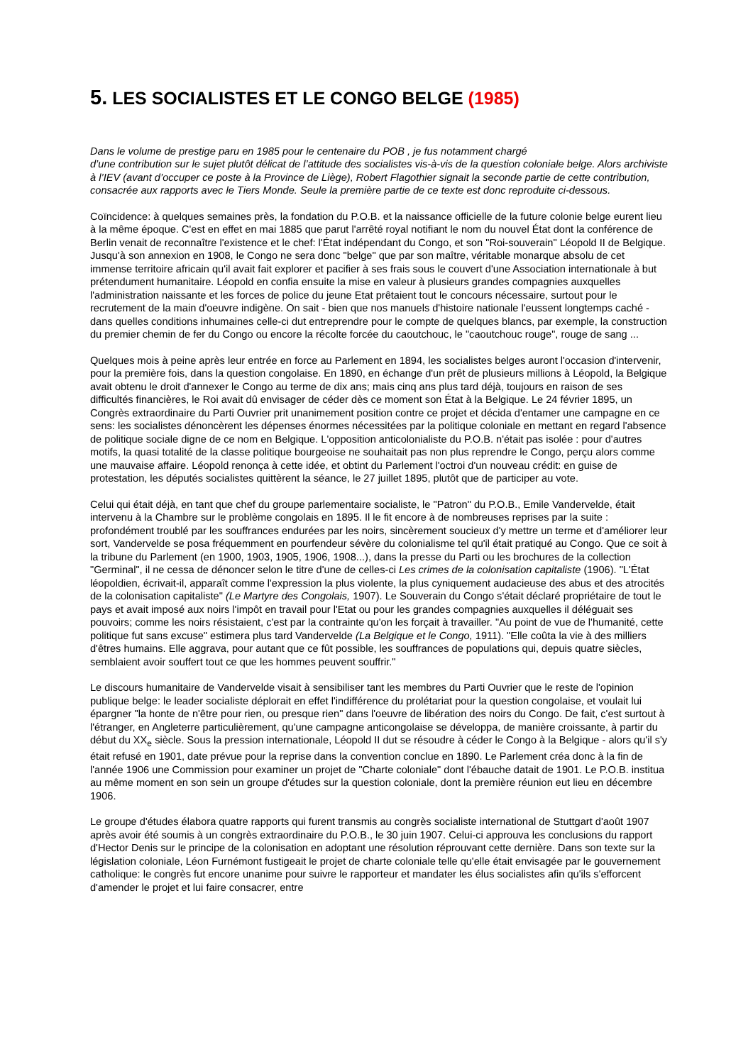5. LES SOCIALISTES ET LE CONGO BELGE (1985)
Dans le volume de prestige paru en 1985 pour le centenaire du POB , je fus notamment chargé
d’une contribution sur le sujet plutôt délicat de l’attitude des socialistes vis-à-vis de la question coloniale belge. Alors archiviste à l’IEV (avant d’occuper ce poste à la Province de Liège), Robert Flagothier signait la seconde partie de cette contribution, consacrée aux rapports avec le Tiers Monde. Seule la première partie de ce texte est donc reproduite ci-dessous.
Coïncidence: à quelques semaines près, la fondation du P.O.B. et la naissance officielle de la future colonie belge eurent lieu à la même époque. C'est en effet en mai 1885 que parut l'arrêté royal notifiant le nom du nouvel État dont la conférence de Berlin venait de reconnaître l'existence et le chef: l'État indépendant du Congo, et son "Roi-souverain" Léopold II de Belgique. Jusqu'à son annexion en 1908, le Congo ne sera donc "belge" que par son maître, véritable monarque absolu de cet immense territoire africain qu'il avait fait explorer et pacifier à ses frais sous le couvert d'une Association internationale à but prétendument humanitaire. Léopold en confia ensuite la mise en valeur à plusieurs grandes compagnies auxquelles l'administration naissante et les forces de police du jeune Etat prêtaient tout le concours nécessaire, surtout pour le recrutement de la main d'oeuvre indigène. On sait - bien que nos manuels d'histoire nationale l'eussent longtemps caché - dans quelles conditions inhumaines celle-ci dut entreprendre pour le compte de quelques blancs, par exemple, la construction du premier chemin de fer du Congo ou encore la récolte forcée du caoutchouc, le "caoutchouc rouge", rouge de sang ...
Quelques mois à peine après leur entrée en force au Parlement en 1894, les socialistes belges auront l'occasion d'intervenir, pour la première fois, dans la question congolaise. En 1890, en échange d'un prêt de plusieurs millions à Léopold, la Belgique avait obtenu le droit d'annexer le Congo au terme de dix ans; mais cinq ans plus tard déjà, toujours en raison de ses difficultés financières, le Roi avait dû envisager de céder dès ce moment son État à la Belgique. Le 24 février 1895, un Congrès extraordinaire du Parti Ouvrier prit unanimement position contre ce projet et décida d'entamer une campagne en ce sens: les socialistes dénoncèrent les dépenses énormes nécessitées par la politique coloniale en mettant en regard l'absence de politique sociale digne de ce nom en Belgique. L'opposition anticolonialiste du P.O.B. n'était pas isolée : pour d'autres motifs, la quasi totalité de la classe politique bourgeoise ne souhaitait pas non plus reprendre le Congo, perçu alors comme une mauvaise affaire. Léopold renonça à cette idée, et obtint du Parlement l'octroi d'un nouveau crédit: en guise de protestation, les députés socialistes quittèrent la séance, le 27 juillet 1895, plutôt que de participer au vote.
Celui qui était déjà, en tant que chef du groupe parlementaire socialiste, le "Patron" du P.O.B., Emile Vandervelde, était intervenu à la Chambre sur le problème congolais en 1895. Il le fit encore à de nombreuses reprises par la suite : profondément troublé par les souffrances endurées par les noirs, sincèrement soucieux d'y mettre un terme et d'améliorer leur sort, Vandervelde se posa fréquemment en pourfendeur sévère du colonialisme tel qu'il était pratiqué au Congo. Que ce soit à la tribune du Parlement (en 1900, 1903, 1905, 1906, 1908...), dans la presse du Parti ou les brochures de la collection "Germinal", il ne cessa de dénoncer selon le titre d'une de celles-ci Les crimes de la colonisation capitaliste (1906). "L'État léopoldien, écrivait-il, apparaît comme l'expression la plus violente, la plus cyniquement audacieuse des abus et des atrocités de la colonisation capitaliste" (Le Martyre des Congolais, 1907). Le Souverain du Congo s'était déclaré propriétaire de tout le pays et avait imposé aux noirs l'impôt en travail pour l'Etat ou pour les grandes compagnies auxquelles il déléguait ses pouvoirs; comme les noirs résistaient, c'est par la contrainte qu'on les forçait à travailler. "Au point de vue de l'humanité, cette politique fut sans excuse" estimera plus tard Vandervelde (La Belgique et le Congo, 1911). "Elle coûta la vie à des milliers d'êtres humains. Elle aggrava, pour autant que ce fût possible, les souffrances de populations qui, depuis quatre siècles, semblaient avoir souffert tout ce que les hommes peuvent souffrir."
Le discours humanitaire de Vandervelde visait à sensibiliser tant les membres du Parti Ouvrier que le reste de l'opinion publique belge: le leader socialiste déplorait en effet l'indifférence du prolétariat pour la question congolaise, et voulait lui épargner "la honte de n'être pour rien, ou presque rien" dans l'oeuvre de libération des noirs du Congo. De fait, c'est surtout à l'étranger, en Angleterre particulièrement, qu'une campagne anticongolaise se développa, de manière croissante, à partir du début du XX<sub>e</sub> siècle. Sous la pression internationale, Léopold II dut se résoudre à céder le Congo à la Belgique - alors qu'il s'y était refusé en 1901, date prévue pour la reprise dans la convention conclue en 1890. Le Parlement créa donc à la fin de l'année 1906 une Commission pour examiner un projet de "Charte coloniale" dont l'ébauche datait de 1901. Le P.O.B. institua au même moment en son sein un groupe d'études sur la question coloniale, dont la première réunion eut lieu en décembre 1906.
Le groupe d'études élabora quatre rapports qui furent transmis au congrès socialiste international de Stuttgart d'août 1907 après avoir été soumis à un congrès extraordinaire du P.O.B., le 30 juin 1907. Celui-ci approuva les conclusions du rapport d'Hector Denis sur le principe de la colonisation en adoptant une résolution réprouvant cette dernière. Dans son texte sur la législation coloniale, Léon Furnémont fustigeait le projet de charte coloniale telle qu'elle était envisagée par le gouvernement catholique: le congrès fut encore unanime pour suivre le rapporteur et mandater les élus socialistes afin qu'ils s'efforcent d'amender le projet et lui faire consacrer, entre